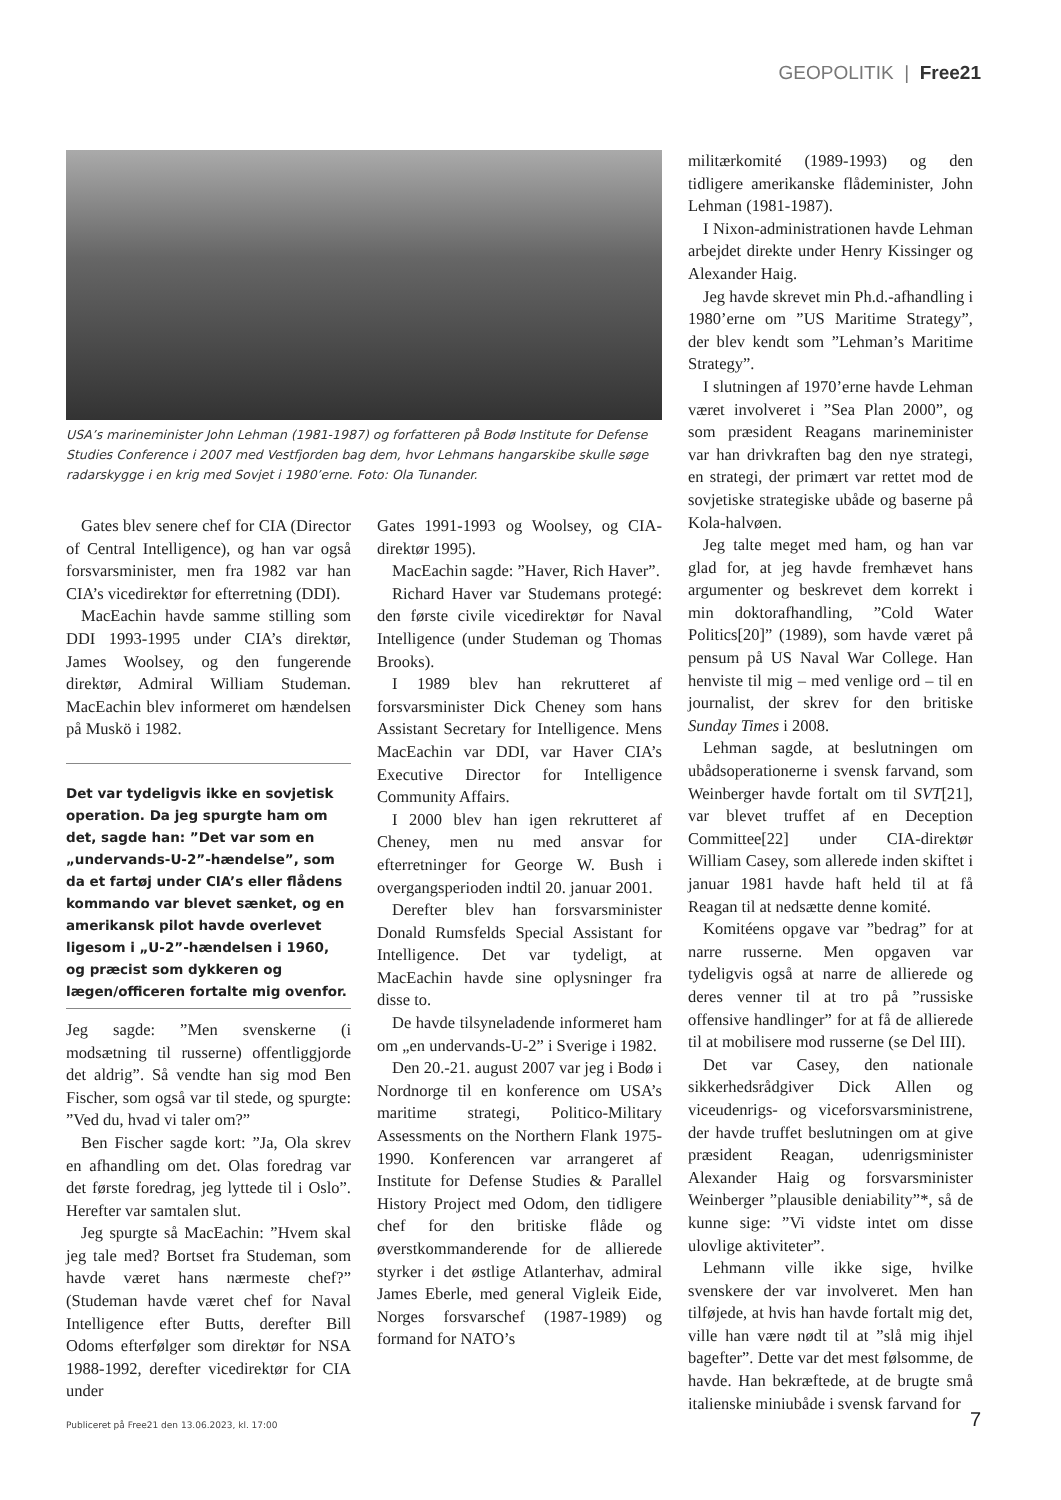GEOPOLITIK | Free21
USA’s marineminister John Lehman (1981-1987) og forfatteren på Bodø Institute for Defense Studies Conference i 2007 med Vestfjorden bag dem, hvor Lehmans hangarskibe skulle søge radarskygge i en krig med Sovjet i 1980’erne. Foto: Ola Tunander.
Gates blev senere chef for CIA (Director of Central Intelligence), og han var også forsvarsminister, men fra 1982 var han CIA’s vicedirektør for efterretning (DDI).
MacEachin havde samme stilling som DDI 1993-1995 under CIA’s direktør, James Woolsey, og den fungerende direktør, Admiral William Studeman. MacEachin blev informeret om hændelsen på Muskö i 1982.
Det var tydeligvis ikke en sovjetisk operation. Da jeg spurgte ham om det, sagde han: ”Det var som en „undervands-U-2”-hændelse”, som da et fartøj under CIA’s eller flådens kommando var blevet sænket, og en amerikansk pilot havde overlevet ligesom i „U-2”-hændelsen i 1960, og præcist som dykkeren og lægen/officeren fortalte mig ovenfor.
Jeg sagde: ”Men svenskerne (i modsætning til russerne) offentliggjorde det aldrig”. Så vendte han sig mod Ben Fischer, som også var til stede, og spurgte: ”Ved du, hvad vi taler om?”
Ben Fischer sagde kort: ”Ja, Ola skrev en afhandling om det. Olas foredrag var det første foredrag, jeg lyttede til i Oslo”. Herefter var samtalen slut.
Jeg spurgte så MacEachin: ”Hvem skal jeg tale med? Bortset fra Studeman, som havde været hans nærmeste chef?” (Studeman havde været chef for Naval Intelligence efter Butts, derefter Bill Odoms efterfølger som direktør for NSA 1988-1992, derefter vicedirektør for CIA under
Gates 1991-1993 og Woolsey, og CIA-direktør 1995).
MacEachin sagde: ”Haver, Rich Haver”.
Richard Haver var Studemans protegé: den første civile vicedirektør for Naval Intelligence (under Studeman og Thomas Brooks).
I 1989 blev han rekrutteret af forsvarsminister Dick Cheney som hans Assistant Secretary for Intelligence. Mens MacEachin var DDI, var Haver CIA’s Executive Director for Intelligence Community Affairs.
I 2000 blev han igen rekrutteret af Cheney, men nu med ansvar for efterretninger for George W. Bush i overgangsperioden indtil 20. januar 2001.
Derefter blev han forsvarsminister Donald Rumsfelds Special Assistant for Intelligence. Det var tydeligt, at MacEachin havde sine oplysninger fra disse to.
De havde tilsyneladende informeret ham om „en undervands-U-2” i Sverige i 1982.
Den 20.-21. august 2007 var jeg i Bodø i Nordnorge til en konference om USA’s maritime strategi, Politico-Military Assessments on the Northern Flank 1975-1990. Konferencen var arrangeret af Institute for Defense Studies & Parallel History Project med Odom, den tidligere chef for den britiske flåde og øverstkommanderende for de allierede styrker i det østlige Atlanterhav, admiral James Eberle, med general Vigleik Eide, Norges forsvarschef (1987-1989) og formand for NATO’s
militærkomité (1989-1993) og den tidligere amerikanske flådeminister, John Lehman (1981-1987).
I Nixon-administrationen havde Lehman arbejdet direkte under Henry Kissinger og Alexander Haig.
Jeg havde skrevet min Ph.d.-afhandling i 1980’erne om ”US Maritime Strategy”, der blev kendt som ”Lehman’s Maritime Strategy”.
I slutningen af 1970’erne havde Lehman været involveret i ”Sea Plan 2000”, og som præsident Reagans marineminister var han drivkraften bag den nye strategi, en strategi, der primært var rettet mod de sovjetiske strategiske ubåde og baserne på Kola-halvøen.
Jeg talte meget med ham, og han var glad for, at jeg havde fremhævet hans argumenter og beskrevet dem korrekt i min doktorafhandling, ”Cold Water Politics[20]” (1989), som havde været på pensum på US Naval War College. Han henviste til mig – med venlige ord – til en journalist, der skrev for den britiske Sunday Times i 2008.
Lehman sagde, at beslutningen om ubådsoperationerne i svensk farvand, som Weinberger havde fortalt om til SVT[21], var blevet truffet af en Deception Committee[22] under CIA-direktør William Casey, som allerede inden skiftet i januar 1981 havde haft held til at få Reagan til at nedsætte denne komité.
Komitéens opgave var ”bedrag” for at narre russerne. Men opgaven var tydeligvis også at narre de allierede og deres venner til at tro på ”russiske offensive handlinger” for at få de allierede til at mobilisere mod russerne (se Del III).
Det var Casey, den nationale sikkerhedsrådgiver Dick Allen og viceudenrigs- og viceforsvarsministrene, der havde truffet beslutningen om at give præsident Reagan, udenrigsminister Alexander Haig og forsvarsminister Weinberger ”plausible deniability”*, så de kunne sige: ”Vi vidste intet om disse ulovlige aktiviteter”.
Lehmann ville ikke sige, hvilke svenskere der var involveret. Men han tilføjede, at hvis han havde fortalt mig det, ville han være nødt til at ”slå mig ihjel bagefter”. Dette var det mest følsomme, de havde. Han bekræftede, at de brugte små italienske miniubåde i svensk farvand for
Publiceret på Free21 den 13.06.2023, kl. 17:00
7